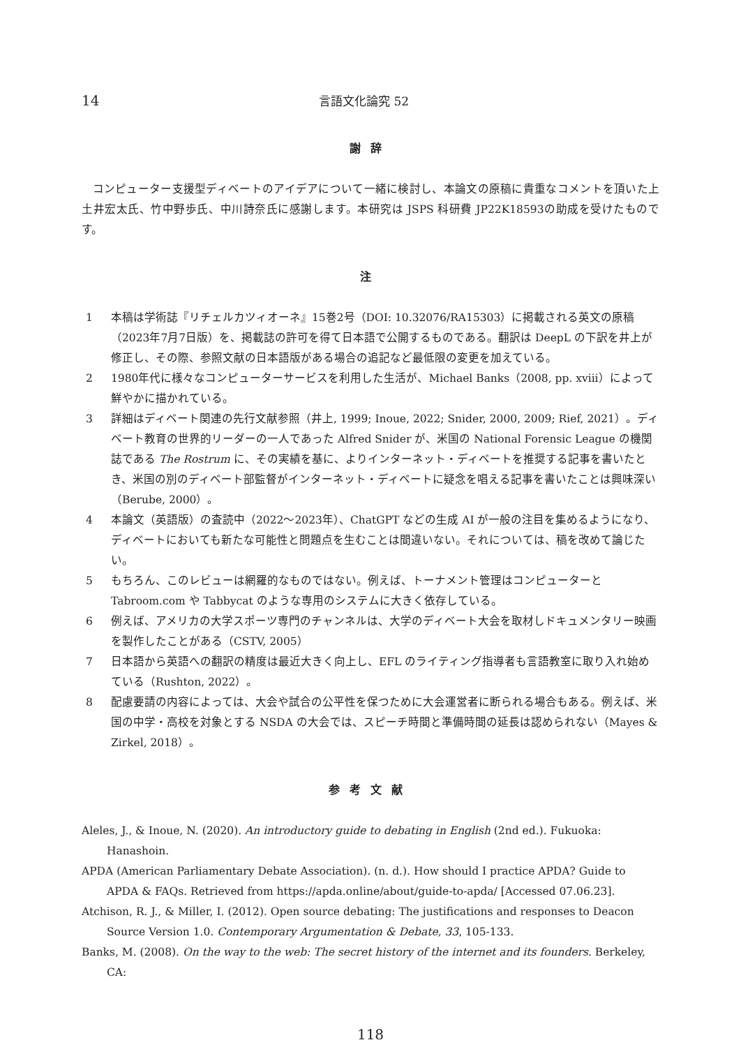14 言語文化論究 52
謝辞
コンピューター支援型ディベートのアイデアについて一緒に検討し、本論文の原稿に貴重なコメントを頂いた上土井宏太氏、竹中野歩氏、中川詩奈氏に感謝します。本研究は JSPS 科研費 JP22K18593の助成を受けたものです。
注
1 本稿は学術誌『リチェルカツィオーネ』15巻2号（DOI: 10.32076/RA15303）に掲載される英文の原稿（2023年7月7日版）を、掲載誌の許可を得て日本語で公開するものである。翻訳は DeepL の下訳を井上が修正し、その際、参照文献の日本語版がある場合の追記など最低限の変更を加えている。
2 1980年代に様々なコンピューターサービスを利用した生活が、Michael Banks（2008, pp. xviii）によって鮮やかに描かれている。
3 詳細はディベート関連の先行文献参照（井上, 1999; Inoue, 2022; Snider, 2000, 2009; Rief, 2021）。ディベート教育の世界的リーダーの一人であった Alfred Snider が、米国の National Forensic League の機関誌である The Rostrum に、その実績を基に、よりインターネット・ディベートを推奨する記事を書いたとき、米国の別のディベート部監督がインターネット・ディベートに疑念を唱える記事を書いたことは興味深い（Berube, 2000）。
4 本論文（英語版）の査読中（2022～2023年）、ChatGPT などの生成 AI が一般の注目を集めるようになり、ディベートにおいても新たな可能性と問題点を生むことは間違いない。それについては、稿を改めて論じたい。
5 もちろん、このレビューは網羅的なものではない。例えば、トーナメント管理はコンピューターと Tabroom.com や Tabbycat のような専用のシステムに大きく依存している。
6 例えば、アメリカの大学スポーツ専門のチャンネルは、大学のディベート大会を取材しドキュメンタリー映画を製作したことがある（CSTV, 2005）
7 日本語から英語への翻訳の精度は最近大きく向上し、EFL のライティング指導者も言語教室に取り入れ始めている（Rushton, 2022）。
8 配慮要請の内容によっては、大会や試合の公平性を保つために大会運営者に断られる場合もある。例えば、米国の中学・高校を対象とする NSDA の大会では、スピーチ時間と準備時間の延長は認められない（Mayes & Zirkel, 2018）。
参考文献
Aleles, J., & Inoue, N. (2020). An introductory guide to debating in English (2nd ed.). Fukuoka: Hanashoin.
APDA (American Parliamentary Debate Association). (n. d.). How should I practice APDA? Guide to APDA & FAQs. Retrieved from https://apda.online/about/guide-to-apda/ [Accessed 07.06.23].
Atchison, R. J., & Miller, I. (2012). Open source debating: The justifications and responses to Deacon Source Version 1.0. Contemporary Argumentation & Debate, 33, 105-133.
Banks, M. (2008). On the way to the web: The secret history of the internet and its founders. Berkeley, CA:
118